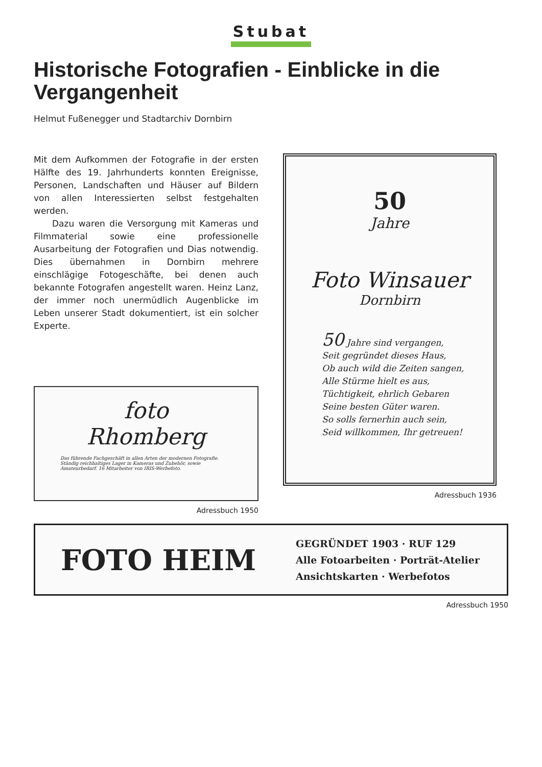Stubat
Historische Fotografien - Einblicke in die Vergangenheit
Helmut Fußenegger und Stadtarchiv Dornbirn
Mit dem Aufkommen der Fotografie in der ersten Hälfte des 19. Jahrhunderts konnten Ereignisse, Personen, Landschaften und Häuser auf Bildern von allen Interessierten selbst festgehalten werden.
Dazu waren die Versorgung mit Kameras und Filmmaterial sowie eine professionelle Ausarbeitung der Fotografien und Dias notwendig. Dies übernahmen in Dornbirn mehrere einschlägige Fotogeschäfte, bei denen auch bekannte Fotografen angestellt waren. Heinz Lanz, der immer noch unermüdlich Augenblicke im Leben unserer Stadt dokumentiert, ist ein solcher Experte.
foto
Rhomberg
Das führende Fachgeschäft in allen Arten der modernen Fotografie. Ständig reichhaltiges Lager in Kameras und Zubehör, sowie Amateurbedarf. 16 Mitarbeiter von IRIS-Werbefoto.
Adressbuch 1950
50
Jahre
Foto Winsauer
Dornbirn
50 Jahre sind vergangen,
Seit gegründet dieses Haus,
Ob auch wild die Zeiten sangen,
Alle Stürme hielt es aus,
Tüchtigkeit, ehrlich Gebaren
Seine besten Güter waren.
So solls fernerhin auch sein,
Seid willkommen, Ihr getreuen!
Adressbuch 1936
FOTO HEIM
GEGRÜNDET 1903 · RUF 129
Alle Fotoarbeiten · Porträt-Atelier
Ansichtskarten · Werbefotos
Adressbuch 1950